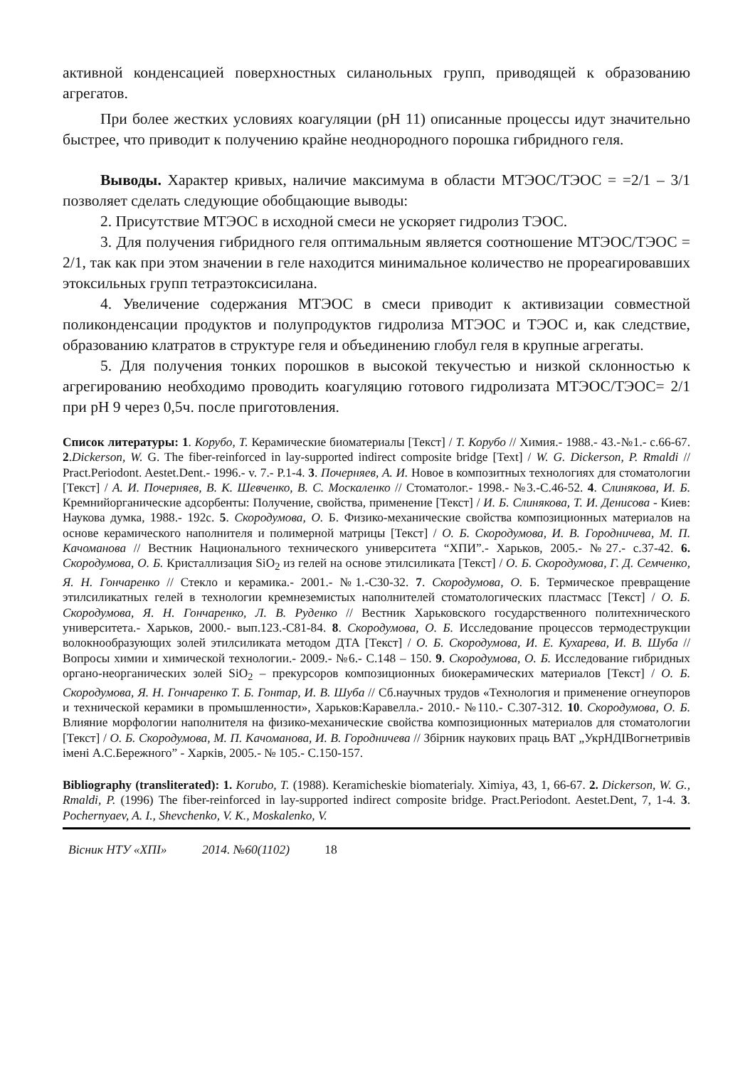активной конденсацией поверхностных силанольных групп, приводящей к образованию агрегатов.
При более жестких условиях коагуляции (рН 11) описанные процессы идут значительно быстрее, что приводит к получению крайне неоднородного порошка гибридного геля.
Выводы. Характер кривых, наличие максимума в области МТЭОС/ТЭОС = =2/1 – 3/1 позволяет сделать следующие обобщающие выводы:
2. Присутствие МТЭОС в исходной смеси не ускоряет гидролиз ТЭОС.
3. Для получения гибридного геля оптимальным является соотношение МТЭОС/ТЭОС = 2/1, так как при этом значении в геле находится минимальное количество не прореагировавших этоксильных групп тетраэтоксисилана.
4. Увеличение содержания МТЭОС в смеси приводит к активизации совместной поликонденсации продуктов и полупродуктов гидролиза МТЭОС и ТЭОС и, как следствие, образованию клатратов в структуре геля и объединению глобул геля в крупные агрегаты.
5. Для получения тонких порошков в высокой текучестью и низкой склонностью к агрегированию необходимо проводить коагуляцию готового гидролизата МТЭОС/ТЭОС= 2/1 при рН 9 через 0,5ч. после приготовления.
Список литературы: 1. Корубо, Т. Керамические биоматериалы [Текст] / Т. Корубо // Химия.- 1988.- 43.-№1.- с.66-67. 2.Dickerson, W. G. The fiber-reinforced in lay-supported indirect composite bridge [Text] / W. G. Dickerson, P. Rmaldi // Pract.Periodont. Aestet.Dent.- 1996.- v. 7.- P.1-4. 3. Почерняев, А. И. Новое в композитных технологиях для стоматологии [Текст] / А. И. Почерняев, В. К. Шевченко, В. С. Москаленко // Стоматолог.- 1998.- №3.-С.46-52. 4. Слинякова, И. Б. Кремнийорганические адсорбенты: Получение, свойства, применение [Текст] / И. Б. Слинякова, Т. И. Денисова - Киев: Наукова думка, 1988.- 192с. 5. Скородумова, О. Б. Физико-механические свойства композиционных материалов на основе керамического наполнителя и полимерной матрицы [Текст] / О. Б. Скородумова, И. В. Городничева, М. П. Качоманова // Вестник Национального технического университета “ХПИ”.- Харьков, 2005.- №27.- с.37-42. 6. Скородумова, О. Б. Кристаллизация SiO<sub>2</sub> из гелей на основе этилсиликата [Текст] / О. Б. Скородумова, Г. Д. Семченко, Я. Н. Гончаренко // Стекло и керамика.- 2001.- №1.-С30-32. 7. Скородумова, О. Б. Термическое превращение этилсиликатных гелей в технологии кремнеземистых наполнителей стоматологических пластмасс [Текст] / О. Б. Скородумова, Я. Н. Гончаренко, Л. В. Руденко // Вестник Харьковского государственного политехнического университета.- Харьков, 2000.- вып.123.-С81-84. 8. Скородумова, О. Б. Исследование процессов термодеструкции волокнообразующих золей этилсиликата методом ДТА [Текст] / О. Б. Скородумова, И. Е. Кухарева, И. В. Шуба // Вопросы химии и химической технологии.- 2009.- №6.- С.148 – 150. 9. Скородумова, О. Б. Исследование гибридных органо-неорганических золей SiO<sub>2</sub> – прекурсоров композиционных биокерамических материалов [Текст] / О. Б. Скородумова, Я. Н. Гончаренко Т. Б. Гонтар, И. В. Шуба // Сб.научных трудов «Технология и применение огнеупоров и технической керамики в промышленности», Харьков:Каравелла.- 2010.- №110.- С.307-312. 10. Скородумова, О. Б. Влияние морфологии наполнителя на физико-механические свойства композиционных материалов для стоматологии [Текст] / О. Б. Скородумова, М. П. Качоманова, И. В. Городничева // Збірник наукових праць ВАТ „УкрНДІВогнетривів імені А.С.Бережного” - Харків, 2005.- № 105.- С.150-157.
Bibliography (transliterated): 1. Korubo, T. (1988). Keramicheskie biomaterialy. Ximiya, 43, 1, 66-67. 2. Dickerson, W. G., Rmaldi, P. (1996) The fiber-reinforced in lay-supported indirect composite bridge. Pract.Periodont. Aestet.Dent, 7, 1-4. 3. Pochernyaev, A. I., Shevchenko, V. K., Moskalenko, V.
Вісник НТУ «ХПІ» 2014. №60(1102) 18